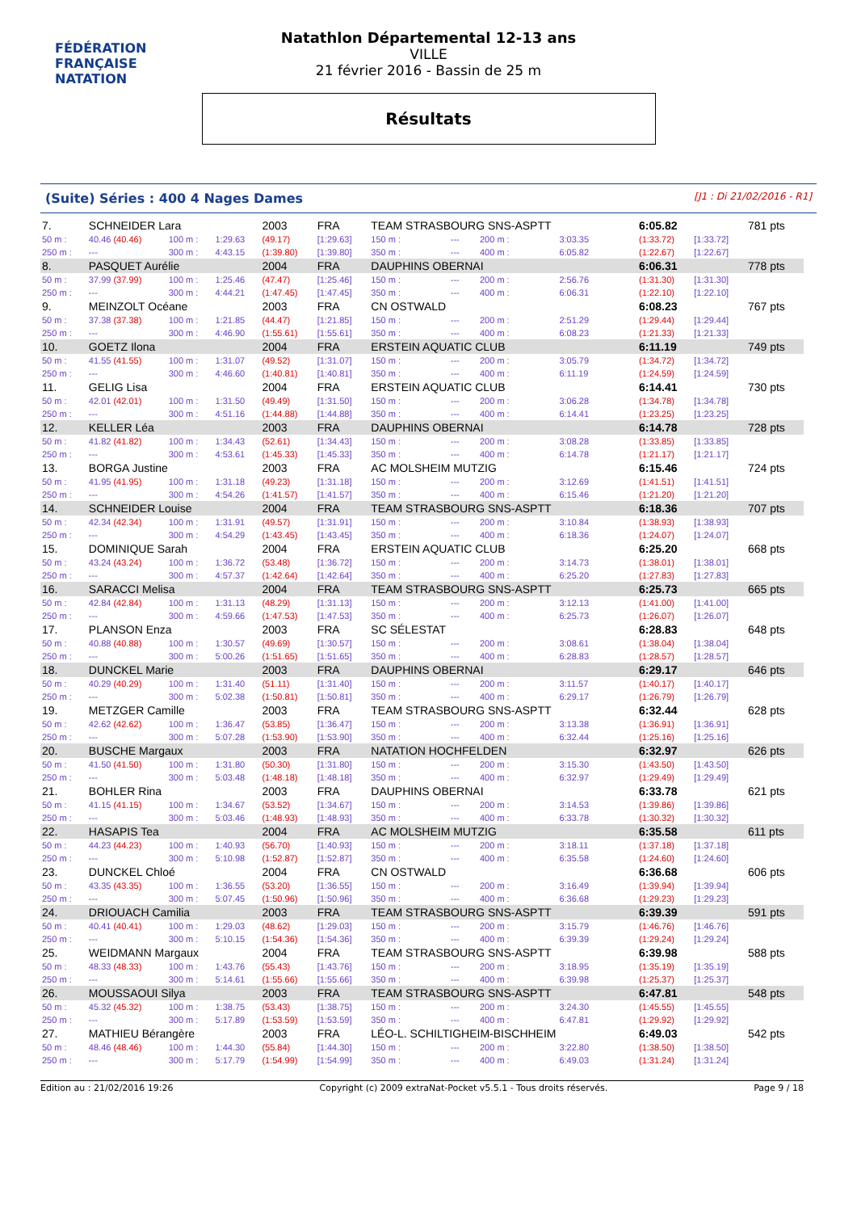FÉDÉRATION FRANÇAISE
NATATION
Natathlon Départemental 12-13 ans
VILLE
21 février 2016 - Bassin de 25 m
Résultats
(Suite) Séries : 400 4 Nages Dames [J1 : Di 21/02/2016 - R1]
| 7. | SCHNEIDER Lara | | | 2003 | FRA | TEAM STRASBOURG SNS-ASPTT | | | | 6:05.82 | | 781 pts |
| 50 m : | 40.46 (40.46) | 100 m : | 1:29.63 | (49.17) | [1:29.63] | 150 m : | --- | 200 m : | 3:03.35 | (1:33.72) | [1:33.72] | |
| 250 m : | --- | 300 m : | 4:43.15 | (1:39.80) | [1:39.80] | 350 m : | --- | 400 m : | 6:05.82 | (1:22.67) | [1:22.67] | |
| 8. | PASQUET Aurélie | | | 2004 | FRA | DAUPHINS OBERNAI | | | | 6:06.31 | | 778 pts |
| 50 m : | 37.99 (37.99) | 100 m : | 1:25.46 | (47.47) | [1:25.46] | 150 m : | --- | 200 m : | 2:56.76 | (1:31.30) | [1:31.30] | |
| 250 m : | --- | 300 m : | 4:44.21 | (1:47.45) | [1:47.45] | 350 m : | --- | 400 m : | 6:06.31 | (1:22.10) | [1:22.10] | |
| 9. | MEINZOLT Océane | | | 2003 | FRA | CN OSTWALD | | | | 6:08.23 | | 767 pts |
| 50 m : | 37.38 (37.38) | 100 m : | 1:21.85 | (44.47) | [1:21.85] | 150 m : | --- | 200 m : | 2:51.29 | (1:29.44) | [1:29.44] | |
| 250 m : | --- | 300 m : | 4:46.90 | (1:55.61) | [1:55.61] | 350 m : | --- | 400 m : | 6:08.23 | (1:21.33) | [1:21.33] | |
| 10. | GOETZ Ilona | | | 2004 | FRA | ERSTEIN AQUATIC CLUB | | | | 6:11.19 | | 749 pts |
| 50 m : | 41.55 (41.55) | 100 m : | 1:31.07 | (49.52) | [1:31.07] | 150 m : | --- | 200 m : | 3:05.79 | (1:34.72) | [1:34.72] | |
| 250 m : | --- | 300 m : | 4:46.60 | (1:40.81) | [1:40.81] | 350 m : | --- | 400 m : | 6:11.19 | (1:24.59) | [1:24.59] | |
| 11. | GELIG Lisa | | | 2004 | FRA | ERSTEIN AQUATIC CLUB | | | | 6:14.41 | | 730 pts |
| 50 m : | 42.01 (42.01) | 100 m : | 1:31.50 | (49.49) | [1:31.50] | 150 m : | --- | 200 m : | 3:06.28 | (1:34.78) | [1:34.78] | |
| 250 m : | --- | 300 m : | 4:51.16 | (1:44.88) | [1:44.88] | 350 m : | --- | 400 m : | 6:14.41 | (1:23.25) | [1:23.25] | |
| 12. | KELLER Léa | | | 2003 | FRA | DAUPHINS OBERNAI | | | | 6:14.78 | | 728 pts |
| 50 m : | 41.82 (41.82) | 100 m : | 1:34.43 | (52.61) | [1:34.43] | 150 m : | --- | 200 m : | 3:08.28 | (1:33.85) | [1:33.85] | |
| 250 m : | --- | 300 m : | 4:53.61 | (1:45.33) | [1:45.33] | 350 m : | --- | 400 m : | 6:14.78 | (1:21.17) | [1:21.17] | |
| 13. | BORGA Justine | | | 2003 | FRA | AC MOLSHEIM MUTZIG | | | | 6:15.46 | | 724 pts |
| 50 m : | 41.95 (41.95) | 100 m : | 1:31.18 | (49.23) | [1:31.18] | 150 m : | --- | 200 m : | 3:12.69 | (1:41.51) | [1:41.51] | |
| 250 m : | --- | 300 m : | 4:54.26 | (1:41.57) | [1:41.57] | 350 m : | --- | 400 m : | 6:15.46 | (1:21.20) | [1:21.20] | |
| 14. | SCHNEIDER Louise | | | 2004 | FRA | TEAM STRASBOURG SNS-ASPTT | | | | 6:18.36 | | 707 pts |
| 50 m : | 42.34 (42.34) | 100 m : | 1:31.91 | (49.57) | [1:31.91] | 150 m : | --- | 200 m : | 3:10.84 | (1:38.93) | [1:38.93] | |
| 250 m : | --- | 300 m : | 4:54.29 | (1:43.45) | [1:43.45] | 350 m : | --- | 400 m : | 6:18.36 | (1:24.07) | [1:24.07] | |
| 15. | DOMINIQUE Sarah | | | 2004 | FRA | ERSTEIN AQUATIC CLUB | | | | 6:25.20 | | 668 pts |
| 50 m : | 43.24 (43.24) | 100 m : | 1:36.72 | (53.48) | [1:36.72] | 150 m : | --- | 200 m : | 3:14.73 | (1:38.01) | [1:38.01] | |
| 250 m : | --- | 300 m : | 4:57.37 | (1:42.64) | [1:42.64] | 350 m : | --- | 400 m : | 6:25.20 | (1:27.83) | [1:27.83] | |
| 16. | SARACCI Melisa | | | 2004 | FRA | TEAM STRASBOURG SNS-ASPTT | | | | 6:25.73 | | 665 pts |
| 50 m : | 42.84 (42.84) | 100 m : | 1:31.13 | (48.29) | [1:31.13] | 150 m : | --- | 200 m : | 3:12.13 | (1:41.00) | [1:41.00] | |
| 250 m : | --- | 300 m : | 4:59.66 | (1:47.53) | [1:47.53] | 350 m : | --- | 400 m : | 6:25.73 | (1:26.07) | [1:26.07] | |
| 17. | PLANSON Enza | | | 2003 | FRA | SC SÉLESTAT | | | | 6:28.83 | | 648 pts |
| 50 m : | 40.88 (40.88) | 100 m : | 1:30.57 | (49.69) | [1:30.57] | 150 m : | --- | 200 m : | 3:08.61 | (1:38.04) | [1:38.04] | |
| 250 m : | --- | 300 m : | 5:00.26 | (1:51.65) | [1:51.65] | 350 m : | --- | 400 m : | 6:28.83 | (1:28.57) | [1:28.57] | |
| 18. | DUNCKEL Marie | | | 2003 | FRA | DAUPHINS OBERNAI | | | | 6:29.17 | | 646 pts |
| 50 m : | 40.29 (40.29) | 100 m : | 1:31.40 | (51.11) | [1:31.40] | 150 m : | --- | 200 m : | 3:11.57 | (1:40.17) | [1:40.17] | |
| 250 m : | --- | 300 m : | 5:02.38 | (1:50.81) | [1:50.81] | 350 m : | --- | 400 m : | 6:29.17 | (1:26.79) | [1:26.79] | |
| 19. | METZGER Camille | | | 2003 | FRA | TEAM STRASBOURG SNS-ASPTT | | | | 6:32.44 | | 628 pts |
| 50 m : | 42.62 (42.62) | 100 m : | 1:36.47 | (53.85) | [1:36.47] | 150 m : | --- | 200 m : | 3:13.38 | (1:36.91) | [1:36.91] | |
| 250 m : | --- | 300 m : | 5:07.28 | (1:53.90) | [1:53.90] | 350 m : | --- | 400 m : | 6:32.44 | (1:25.16) | [1:25.16] | |
| 20. | BUSCHE Margaux | | | 2003 | FRA | NATATION HOCHFELDEN | | | | 6:32.97 | | 626 pts |
| 50 m : | 41.50 (41.50) | 100 m : | 1:31.80 | (50.30) | [1:31.80] | 150 m : | --- | 200 m : | 3:15.30 | (1:43.50) | [1:43.50] | |
| 250 m : | --- | 300 m : | 5:03.48 | (1:48.18) | [1:48.18] | 350 m : | --- | 400 m : | 6:32.97 | (1:29.49) | [1:29.49] | |
| 21. | BOHLER Rina | | | 2003 | FRA | DAUPHINS OBERNAI | | | | 6:33.78 | | 621 pts |
| 50 m : | 41.15 (41.15) | 100 m : | 1:34.67 | (53.52) | [1:34.67] | 150 m : | --- | 200 m : | 3:14.53 | (1:39.86) | [1:39.86] | |
| 250 m : | --- | 300 m : | 5:03.46 | (1:48.93) | [1:48.93] | 350 m : | --- | 400 m : | 6:33.78 | (1:30.32) | [1:30.32] | |
| 22. | HASAPIS Tea | | | 2004 | FRA | AC MOLSHEIM MUTZIG | | | | 6:35.58 | | 611 pts |
| 50 m : | 44.23 (44.23) | 100 m : | 1:40.93 | (56.70) | [1:40.93] | 150 m : | --- | 200 m : | 3:18.11 | (1:37.18) | [1:37.18] | |
| 250 m : | --- | 300 m : | 5:10.98 | (1:52.87) | [1:52.87] | 350 m : | --- | 400 m : | 6:35.58 | (1:24.60) | [1:24.60] | |
| 23. | DUNCKEL Chloé | | | 2004 | FRA | CN OSTWALD | | | | 6:36.68 | | 606 pts |
| 50 m : | 43.35 (43.35) | 100 m : | 1:36.55 | (53.20) | [1:36.55] | 150 m : | --- | 200 m : | 3:16.49 | (1:39.94) | [1:39.94] | |
| 250 m : | --- | 300 m : | 5:07.45 | (1:50.96) | [1:50.96] | 350 m : | --- | 400 m : | 6:36.68 | (1:29.23) | [1:29.23] | |
| 24. | DRIOUACH Camilia | | | 2003 | FRA | TEAM STRASBOURG SNS-ASPTT | | | | 6:39.39 | | 591 pts |
| 50 m : | 40.41 (40.41) | 100 m : | 1:29.03 | (48.62) | [1:29.03] | 150 m : | --- | 200 m : | 3:15.79 | (1:46.76) | [1:46.76] | |
| 250 m : | --- | 300 m : | 5:10.15 | (1:54.36) | [1:54.36] | 350 m : | --- | 400 m : | 6:39.39 | (1:29.24) | [1:29.24] | |
| 25. | WEIDMANN Margaux | | | 2004 | FRA | TEAM STRASBOURG SNS-ASPTT | | | | 6:39.98 | | 588 pts |
| 50 m : | 48.33 (48.33) | 100 m : | 1:43.76 | (55.43) | [1:43.76] | 150 m : | --- | 200 m : | 3:18.95 | (1:35.19) | [1:35.19] | |
| 250 m : | --- | 300 m : | 5:14.61 | (1:55.66) | [1:55.66] | 350 m : | --- | 400 m : | 6:39.98 | (1:25.37) | [1:25.37] | |
| 26. | MOUSSAOUI Silya | | | 2003 | FRA | TEAM STRASBOURG SNS-ASPTT | | | | 6:47.81 | | 548 pts |
| 50 m : | 45.32 (45.32) | 100 m : | 1:38.75 | (53.43) | [1:38.75] | 150 m : | --- | 200 m : | 3:24.30 | (1:45.55) | [1:45.55] | |
| 250 m : | --- | 300 m : | 5:17.89 | (1:53.59) | [1:53.59] | 350 m : | --- | 400 m : | 6:47.81 | (1:29.92) | [1:29.92] | |
| 27. | MATHIEU Bérangère | | | 2003 | FRA | LÉO-L. SCHILTIGHEIM-BISCHHEIM | | | | 6:49.03 | | 542 pts |
| 50 m : | 48.46 (48.46) | 100 m : | 1:44.30 | (55.84) | [1:44.30] | 150 m : | --- | 200 m : | 3:22.80 | (1:38.50) | [1:38.50] | |
| 250 m : | --- | 300 m : | 5:17.79 | (1:54.99) | [1:54.99] | 350 m : | --- | 400 m : | 6:49.03 | (1:31.24) | [1:31.24] | |
Edition au : 21/02/2016 19:26 Copyright (c) 2009 extraNat-Pocket v5.5.1 - Tous droits réservés. Page 9 / 18